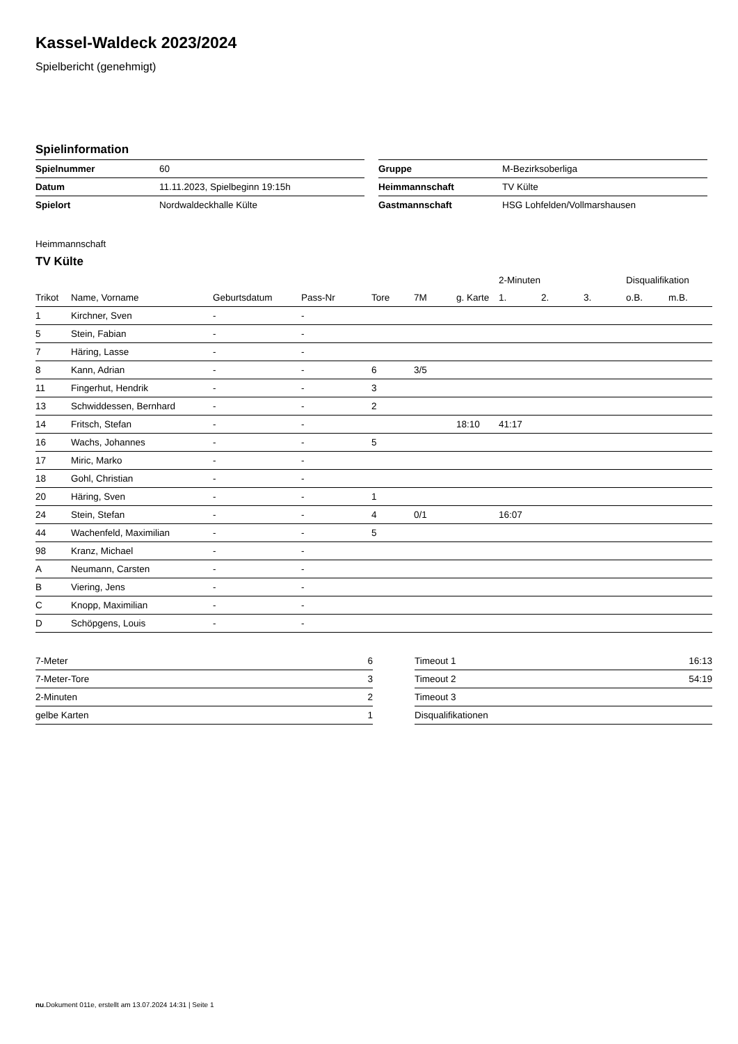Kassel-Waldeck 2023/2024
Spielbericht (genehmigt)
Spielinformation
| Spielnummer | 60 |
| Datum | 11.11.2023, Spielbeginn 19:15h |
| Spielort | Nordwaldeckhalle Külte |
| Gruppe | M-Bezirksoberliga |
| Heimmannschaft | TV Külte |
| Gastmannschaft | HSG Lohfelden/Vollmarshausen |
Heimmannschaft
TV Külte
| | | | | | | | 2-Minuten | | | Disqualifikation | |
| --- | --- | --- | --- | --- | --- | --- | --- | --- | --- | --- | --- |
| Trikot | Name, Vorname | Geburtsdatum | Pass-Nr | Tore | 7M | g. Karte | 1. | 2. | 3. | o.B. | m.B. |
| 1 | Kirchner, Sven | - | - | | | | | | | | |
| 5 | Stein, Fabian | - | - | | | | | | | | |
| 7 | Häring, Lasse | - | - | | | | | | | | |
| 8 | Kann, Adrian | - | - | 6 | 3/5 | | | | | | |
| 11 | Fingerhut, Hendrik | - | - | 3 | | | | | | | |
| 13 | Schwiddessen, Bernhard | - | - | 2 | | | | | | | |
| 14 | Fritsch, Stefan | - | - | | | 18:10 | 41:17 | | | | |
| 16 | Wachs, Johannes | - | - | 5 | | | | | | | |
| 17 | Miric, Marko | - | - | | | | | | | | |
| 18 | Gohl, Christian | - | - | | | | | | | | |
| 20 | Häring, Sven | - | - | 1 | | | | | | | |
| 24 | Stein, Stefan | - | - | 4 | 0/1 | | 16:07 | | | | |
| 44 | Wachenfeld, Maximilian | - | - | 5 | | | | | | | |
| 98 | Kranz, Michael | - | - | | | | | | | | |
| A | Neumann, Carsten | - | - | | | | | | | | |
| B | Viering, Jens | - | - | | | | | | | | |
| C | Knopp, Maximilian | - | - | | | | | | | | |
| D | Schöpgens, Louis | - | - | | | | | | | | |
| 7-Meter | 6 |
| 7-Meter-Tore | 3 |
| 2-Minuten | 2 |
| gelbe Karten | 1 |
| Timeout 1 | 16:13 |
| Timeout 2 | 54:19 |
| Timeout 3 | |
| Disqualifikationen | |
nu.Dokument 011e, erstellt am 13.07.2024 14:31 | Seite 1